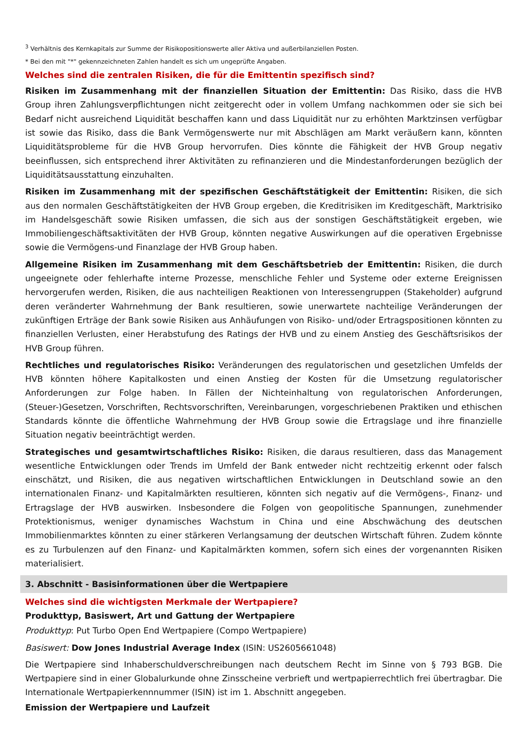<sup>3</sup> Verhältnis des Kernkapitals zur Summe der Risikopositionswerte aller Aktiva und außerbilanziellen Posten.
* Bei den mit "*" gekennzeichneten Zahlen handelt es sich um ungeprüfte Angaben.
Welches sind die zentralen Risiken, die für die Emittentin spezifisch sind?
Risiken im Zusammenhang mit der finanziellen Situation der Emittentin: Das Risiko, dass die HVB Group ihren Zahlungsverpflichtungen nicht zeitgerecht oder in vollem Umfang nachkommen oder sie sich bei Bedarf nicht ausreichend Liquidität beschaffen kann und dass Liquidität nur zu erhöhten Marktzinsen verfügbar ist sowie das Risiko, dass die Bank Vermögenswerte nur mit Abschlägen am Markt veräußern kann, könnten Liquiditätsprobleme für die HVB Group hervorrufen. Dies könnte die Fähigkeit der HVB Group negativ beeinflussen, sich entsprechend ihrer Aktivitäten zu refinanzieren und die Mindestanforderungen bezüglich der Liquiditätsausstattung einzuhalten.
Risiken im Zusammenhang mit der spezifischen Geschäftstätigkeit der Emittentin: Risiken, die sich aus den normalen Geschäftstätigkeiten der HVB Group ergeben, die Kreditrisiken im Kreditgeschäft, Marktrisiko im Handelsgeschäft sowie Risiken umfassen, die sich aus der sonstigen Geschäftstätigkeit ergeben, wie Immobiliengeschäftsaktivitäten der HVB Group, könnten negative Auswirkungen auf die operativen Ergebnisse sowie die Vermögens-und Finanzlage der HVB Group haben.
Allgemeine Risiken im Zusammenhang mit dem Geschäftsbetrieb der Emittentin: Risiken, die durch ungeeignete oder fehlerhafte interne Prozesse, menschliche Fehler und Systeme oder externe Ereignissen hervorgerufen werden, Risiken, die aus nachteiligen Reaktionen von Interessengruppen (Stakeholder) aufgrund deren veränderter Wahrnehmung der Bank resultieren, sowie unerwartete nachteilige Veränderungen der zukünftigen Erträge der Bank sowie Risiken aus Anhäufungen von Risiko- und/oder Ertragspositionen könnten zu finanziellen Verlusten, einer Herabstufung des Ratings der HVB und zu einem Anstieg des Geschäftsrisikos der HVB Group führen.
Rechtliches und regulatorisches Risiko: Veränderungen des regulatorischen und gesetzlichen Umfelds der HVB könnten höhere Kapitalkosten und einen Anstieg der Kosten für die Umsetzung regulatorischer Anforderungen zur Folge haben. In Fällen der Nichteinhaltung von regulatorischen Anforderungen, (Steuer-)Gesetzen, Vorschriften, Rechtsvorschriften, Vereinbarungen, vorgeschriebenen Praktiken und ethischen Standards könnte die öffentliche Wahrnehmung der HVB Group sowie die Ertragslage und ihre finanzielle Situation negativ beeinträchtigt werden.
Strategisches und gesamtwirtschaftliches Risiko: Risiken, die daraus resultieren, dass das Management wesentliche Entwicklungen oder Trends im Umfeld der Bank entweder nicht rechtzeitig erkennt oder falsch einschätzt, und Risiken, die aus negativen wirtschaftlichen Entwicklungen in Deutschland sowie an den internationalen Finanz- und Kapitalmärkten resultieren, könnten sich negativ auf die Vermögens-, Finanz- und Ertragslage der HVB auswirken. Insbesondere die Folgen von geopolitische Spannungen, zunehmender Protektionismus, weniger dynamisches Wachstum in China und eine Abschwächung des deutschen Immobilienmarktes könnten zu einer stärkeren Verlangsamung der deutschen Wirtschaft führen. Zudem könnte es zu Turbulenzen auf den Finanz- und Kapitalmärkten kommen, sofern sich eines der vorgenannten Risiken materialisiert.
3. Abschnitt - Basisinformationen über die Wertpapiere
Welches sind die wichtigsten Merkmale der Wertpapiere?
Produkttyp, Basiswert, Art und Gattung der Wertpapiere
Produkttyp: Put Turbo Open End Wertpapiere (Compo Wertpapiere)
Basiswert: Dow Jones Industrial Average Index (ISIN: US2605661048)
Die Wertpapiere sind Inhaberschuldverschreibungen nach deutschem Recht im Sinne von § 793 BGB. Die Wertpapiere sind in einer Globalurkunde ohne Zinsscheine verbrieft und wertpapierrechtlich frei übertragbar. Die Internationale Wertpapierkennnummer (ISIN) ist im 1. Abschnitt angegeben.
Emission der Wertpapiere und Laufzeit